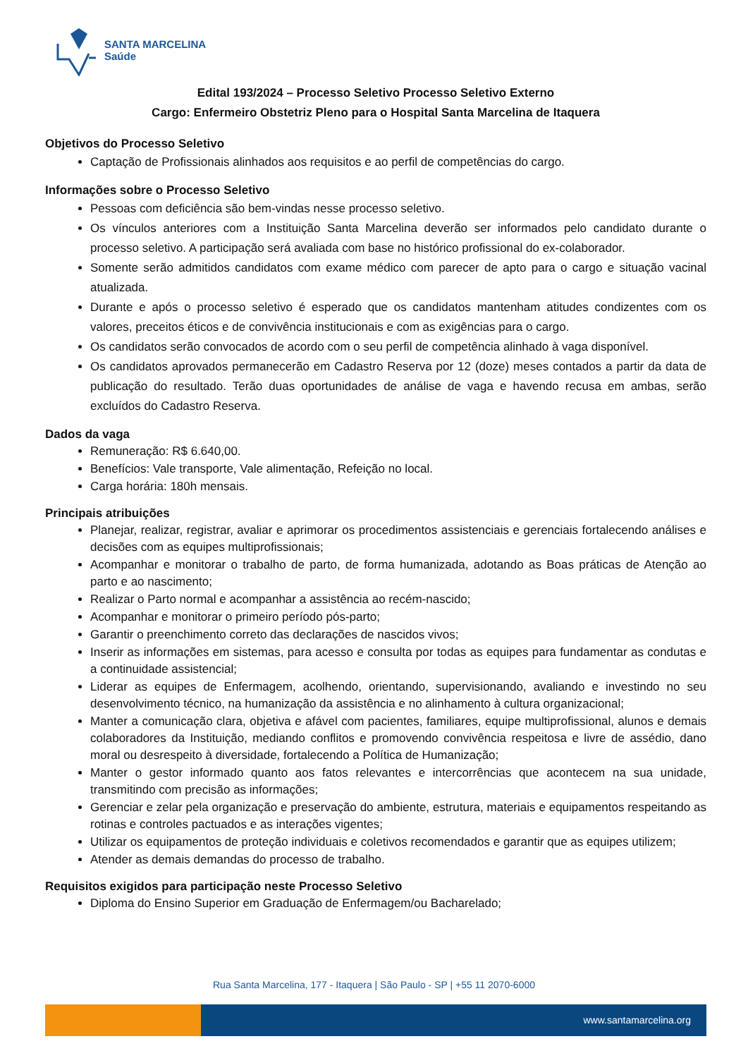SANTA MARCELINA
Saúde
Edital 193/2024 – Processo Seletivo Processo Seletivo Externo
Cargo: Enfermeiro Obstetriz Pleno para o Hospital Santa Marcelina de Itaquera
Objetivos do Processo Seletivo
Captação de Profissionais alinhados aos requisitos e ao perfil de competências do cargo.
Informações sobre o Processo Seletivo
Pessoas com deficiência são bem-vindas nesse processo seletivo.
Os vínculos anteriores com a Instituição Santa Marcelina deverão ser informados pelo candidato durante o processo seletivo. A participação será avaliada com base no histórico profissional do ex-colaborador.
Somente serão admitidos candidatos com exame médico com parecer de apto para o cargo e situação vacinal atualizada.
Durante e após o processo seletivo é esperado que os candidatos mantenham atitudes condizentes com os valores, preceitos éticos e de convivência institucionais e com as exigências para o cargo.
Os candidatos serão convocados de acordo com o seu perfil de competência alinhado à vaga disponível.
Os candidatos aprovados permanecerão em Cadastro Reserva por 12 (doze) meses contados a partir da data de publicação do resultado. Terão duas oportunidades de análise de vaga e havendo recusa em ambas, serão excluídos do Cadastro Reserva.
Dados da vaga
Remuneração: R$ 6.640,00.
Benefícios: Vale transporte, Vale alimentação, Refeição no local.
Carga horária: 180h mensais.
Principais atribuições
Planejar, realizar, registrar, avaliar e aprimorar os procedimentos assistenciais e gerenciais fortalecendo análises e decisões com as equipes multiprofissionais;
Acompanhar e monitorar o trabalho de parto, de forma humanizada, adotando as Boas práticas de Atenção ao parto e ao nascimento;
Realizar o Parto normal e acompanhar a assistência ao recém-nascido;
Acompanhar e monitorar o primeiro período pós-parto;
Garantir o preenchimento correto das declarações de nascidos vivos;
Inserir as informações em sistemas, para acesso e consulta por todas as equipes para fundamentar as condutas e a continuidade assistencial;
Liderar as equipes de Enfermagem, acolhendo, orientando, supervisionando, avaliando e investindo no seu desenvolvimento técnico, na humanização da assistência e no alinhamento à cultura organizacional;
Manter a comunicação clara, objetiva e afável com pacientes, familiares, equipe multiprofissional, alunos e demais colaboradores da Instituição, mediando conflitos e promovendo convivência respeitosa e livre de assédio, dano moral ou desrespeito à diversidade, fortalecendo a Política de Humanização;
Manter o gestor informado quanto aos fatos relevantes e intercorrências que acontecem na sua unidade, transmitindo com precisão as informações;
Gerenciar e zelar pela organização e preservação do ambiente, estrutura, materiais e equipamentos respeitando as rotinas e controles pactuados e as interações vigentes;
Utilizar os equipamentos de proteção individuais e coletivos recomendados e garantir que as equipes utilizem;
Atender as demais demandas do processo de trabalho.
Requisitos exigidos para participação neste Processo Seletivo
Diploma do Ensino Superior em Graduação de Enfermagem/ou Bacharelado;
Rua Santa Marcelina, 177 - Itaquera | São Paulo - SP | +55 11 2070-6000
www.santamarcelina.org